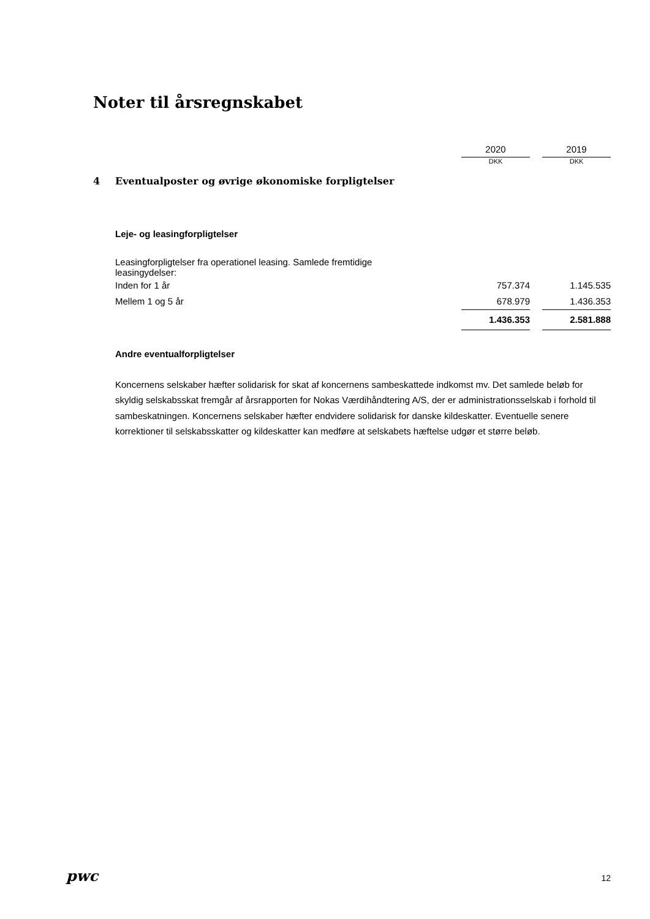Noter til årsregnskabet
| | | 2020 | | 2019 |
| | | DKK | | DKK |
| 4 | Eventualposter og øvrige økonomiske forpligtelser | | | |
| | Leje- og leasingforpligtelser | | | |
| | Leasingforpligtelser fra operationel leasing. Samlede fremtidige leasingydelser: | | | |
| | Inden for 1 år | 757.374 | | 1.145.535 |
| | Mellem 1 og 5 år | 678.979 | | 1.436.353 |
| | | 1.436.353 | | 2.581.888 |
| | Andre eventualforpligtelser | | | |
Koncernens selskaber hæfter solidarisk for skat af koncernens sambeskattede indkomst mv. Det samlede beløb for skyldig selskabsskat fremgår af årsrapporten for Nokas Værdihåndtering A/S, der er administrationsselskab i forhold til sambeskatningen. Koncernens selskaber hæfter endvidere solidarisk for danske kildeskatter. Eventuel­le senere korrektioner til selskabsskatter og kildeskatter kan medføre at selskabets hæftelse udgør et større beløb.
pwc 12